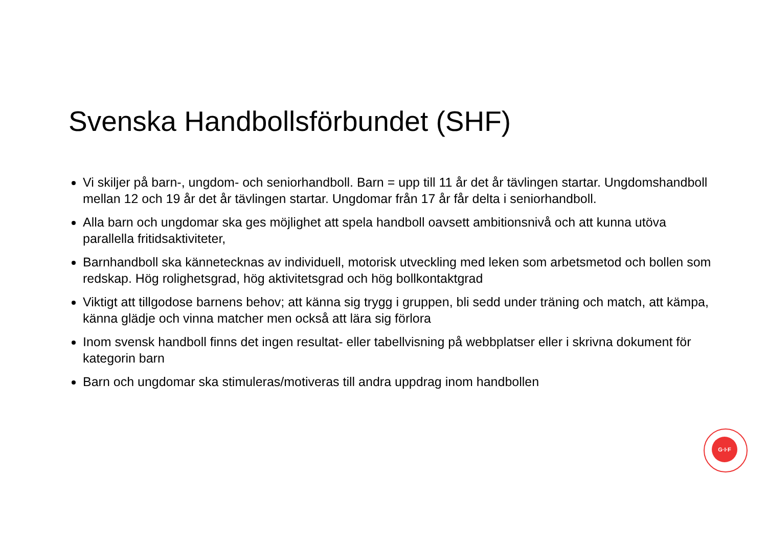Svenska Handbollsförbundet (SHF)
Vi skiljer på barn-, ungdom- och seniorhandboll. Barn = upp till 11 år det år tävlingen startar. Ungdomshandboll mellan 12 och 19 år det år tävlingen startar. Ungdomar från 17 år får delta i seniorhandboll.
Alla barn och ungdomar ska ges möjlighet att spela handboll oavsett ambitionsnivå och att kunna utöva parallella fritidsaktiviteter,
Barnhandboll ska kännetecknas av individuell, motorisk utveckling med leken som arbetsmetod och bollen som redskap. Hög rolighetsgrad, hög aktivitetsgrad och hög bollkontaktgrad
Viktigt att tillgodose barnens behov; att känna sig trygg i gruppen, bli sedd under träning och match, att kämpa, känna glädje och vinna matcher men också att lära sig förlora
Inom svensk handboll finns det ingen resultat- eller tabellvisning på webbplatser eller i skrivna dokument för kategorin barn
Barn och ungdomar ska stimuleras/motiveras till andra uppdrag inom handbollen
G·I·F